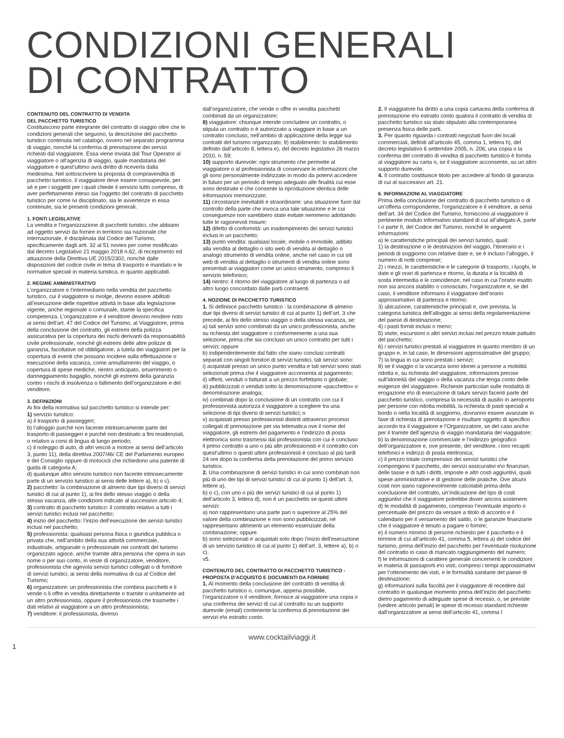CONDIZIONI GENERALI
DI CONTRATTO
CONTENUTO DEL CONTRATTO DI VENDITA
DEL PACCHETTO TURISTICO
Costituiscono parte integrante del contratto di viaggio oltre che le condizioni generali che seguono, la descrizione del pacchetto turistico contenuta nel catalogo, ovvero nel separato programma di viaggio, nonché la conferma di prenotazione dei servizi richiesti dal viaggiatore. Essa viene inviata dal Tour Operator al viaggiatore o all’agenzia di viaggio, quale mandataria del viaggiatore e quest’ultimo avrà diritto di riceverla dalla medesima. Nel sottoscrivere la proposta di compravendita di pacchetto turistico, il viaggiatore deve essere consapevole, per sé e per i soggetti per i quali chiede il servizio tutto compreso, di aver perfettamente inteso sia l’oggetto del contratto di pacchetto turistico per come ivi disciplinato, sia le avvertenze in essa contenute, sia le presenti condizioni generali.
1. FONTI LEGISLATIVE
La vendita e l’organizzazione di pacchetti turistici, che abbiano ad oggetto servizi da fornire in territorio sia nazionale che internazionale, è disciplinata dal Codice del Turismo, specificamente dagli artt. 32 al 51 novies per come modificato dal decreto Legislativo 21 maggio 2018 n.62, di recepimento ed attuazione della Direttiva UE 2015/2302, nonché dalle disposizioni del codice civile in tema di trasporto e mandato e le normative speciali in materia turistica, in quanto applicabili.
2. REGIME AMMINISTRATIVO
L’organizzatore e l’intermediario nella vendita del pacchetto turistico, cui il viaggiatore si rivolge, devono essere abilitati all’esecuzione delle rispettive attività in base alla legislazione vigente, anche regionale o comunale, stante la specifica competenza. L’organizzatore e il venditore devono rendere noto ai sensi dell’art. 47 del Codice del Turismo, al Viaggiatore, prima della conclusione del contratto, gli estremi della polizza assicurativa per la copertura dei rischi derivanti da responsabilità civile professionale, nonché gli estremi delle altre polizze di garanzia, facoltative od obbligatorie, a tutela dei viaggiatori per la copertura di eventi che possano incidere sulla effettuazione o esecuzione della vacanza, come annullamento del viaggio, o copertura di spese mediche, rientro anticipato, smarrimento o danneggiamento bagaglio, nonché gli estremi della garanzia contro i rischi di insolvenza o fallimento dell’organizzatore e del venditore.
3. DEFINIZIONI
Ai fini della normativa sul pacchetto turistico si intende per:
1) servizio turistico:
a) il trasporto di passeggeri;
b) l’alloggio purché non facente intrinsecamente parte del trasporto di passeggeri e purché non destinato a fini residenziali, o relativo a corsi di lingua di lungo periodo;
c) il noleggio di auto, di altri veicoli a motore ai sensi dell’articolo 3, punto 11), della direttiva 2007/46/ CE del Parlamento europeo e del Consiglio oppure di motocicli che richiedono una patente di guida di categoria A;
d) qualunque altro servizio turistico non facente intrinsecamente parte di un servizio turistico ai sensi delle lettere a), b) o c).
2) pacchetto: la combinazione di almeno due tipi diversi di servizi turistici di cui al punto 1), ai fini dello stesso viaggio o della stessa vacanza, alle condizioni indicate al successivo articolo 4;
3) contratto di pacchetto turistico: il contratto relativo a tutti i servizi turistici inclusi nel pacchetto;
4) inizio del pacchetto: l’inizio dell’esecuzione dei servizi turistici inclusi nel pacchetto;
5) professionista: qualsiasi persona fisica o giuridica pubblica o privata che, nell’ambito della sua attività commerciale, industriale, artigianale o professionale nei contratti del turismo organizzato agisce, anche tramite altra persona che opera in suo nome o per suo conto, in veste di organizzatore, venditore, professionista che agevola servizi turistici collegati o di fornitore di servizi turistici, ai sensi della normativa di cui al Codice del Turismo;
6) organizzatore: un professionista che combina pacchetti e li vende o li offre in vendita direttamente o tramite o unitamente ad un altro professionista, oppure il professionista che trasmette i dati relativi al viaggiatore a un altro professionista;
7) venditore: il professionista, diverso
dall’organizzatore, che vende o offre in vendita pacchetti combinati da un organizzatore;
8) viaggiatore: chiunque intende concludere un contratto, o stipula un contratto o è autorizzato a viaggiare in base a un contratto concluso, nell’ambito di applicazione della legge sui contratti del turismo organizzato; 9) stabilimento: lo stabilimento definito dall’articolo 8, lettera e), del decreto legislativo 26 marzo 2010, n. 59;
10) supporto durevole: ogni strumento che permette al viaggiatore o al professionista di conservare le informazioni che gli sono personalmente indirizzate in modo da potervi accedere in futuro per un periodo di tempo adeguato alle finalità cui esse sono destinate e che consente la riproduzione identica delle informazioni memorizzate;
11) circostanze inevitabili e straordinarie: una situazione fuori dal controllo della parte che invoca una tale situazione e le cui conseguenze non sarebbero state evitate nemmeno adottando tutte le ragionevoli misure;
12) difetto di conformità: un inadempimento dei servizi turistici inclusi in un pacchetto;
13) punto vendita: qualsiasi locale, mobile o immobile, adibito alla vendita al dettaglio o sito web di vendita al dettaglio o analogo strumento di vendita online, anche nel caso in cui siti web di vendita al dettaglio o strumenti di vendita online sono presentati ai viaggiatori come un unico strumento, compreso il servizio telefonico;
14) rientro: il ritorno del viaggiatore al luogo di partenza o ad altro luogo concordato dalle parti contraenti.
4. NOZIONE DI PACCHETTO TURISTICO
1. Si definisce pacchetto turistico : la combinazione di almeno due tipi diversi di servizi turistici di cui al punto 1) dell’art. 3 che precede, ai fini dello stesso viaggio o della stessa vacanza, se:
a) tali servizi sono combinati da un unico professionista, anche su richiesta del viaggiatore o conformemente a una sua selezione, prima che sia concluso un unico contratto per tutti i servizi; oppure
b) indipendentemente dal fatto che siano conclusi contratti separati con singoli fornitori di servizi turistici, tali servizi sono:
i) acquistati presso un unico punto vendita e tali servizi sono stati selezionati prima che il viaggiatore acconsenta al pagamento;
ii) offerti, venduti o fatturati a un prezzo forfettario o globale;
iii) pubblicizzati o venduti sotto la denominazione «pacchetto» o denominazione analoga;
iv) combinati dopo la conclusione di un contratto con cui il professionista autorizza il viaggiatore a scegliere tra una selezione di tipi diversi di servizi turistici; o
v) acquistati presso professionisti distinti attraverso processi collegati di prenotazione per via telematica ove il nome del viaggiatore, gli estremi del pagamento e l’indirizzo di posta elettronica sono trasmessi dal professionista con cui è concluso il primo contratto a uno o più altri professionisti e il contratto con quest’ultimo o questi ultimi professionisti è concluso al più tardi 24 ore dopo la conferma della prenotazione del primo servizio turistico.
2. Una combinazione di servizi turistici in cui sono combinati non più di uno dei tipi di servizi turistici di cui al punto 1) dell’art. 3, lettere a),
b) o c), con uno o più dei servizi turistici di cui al punto 1) dell’articolo 3, lettera d), non è un pacchetto se questi ultimi servizi:
a) non rappresentano una parte pari o superiore al 25% del valore della combinazione e non sono pubblicizzati, né rappresentano altrimenti un elemento essenziale della combinazione; oppure
b) sono selezionati e acquistati solo dopo l’inizio dell’esecuzione di un servizio turistico di cui al punto 1) dell’art. 3, lettere a), b) o c).
v5.
CONTENUTO DEL CONTRATTO DI PACCHETTO TURISTICO - PROPOSTA D’ACQUISTO E DOCUMENTI DA FORNIRE
1. Al momento della conclusione del contratto di vendita di pacchetto turistico o, comunque, appena possibile, l’organizzatore o il venditore, fornisce al viaggiatore una copia o una conferma dei servizi di cui al contratto su un supporto durevole (email) contenente la conferma di prenotazione dei servizi e\o estratto conto.
2. Il viaggiatore ha diritto a una copia cartacea della conferma di prenotazione e\o estratto conto qualora il contratto di vendita di pacchetto turistico sia stato stipulato alla contemporanea presenza fisica delle parti.
3. Per quanto riguarda i contratti negoziati fuori dei locali commerciali, definiti all’articolo 45, comma 1, lettera h), del decreto legislativo 6 settembre 2005, n. 206, una copia o la conferma del contratto di vendita di pacchetto turistico è fornita al viaggiatore su carta o, se il viaggiatore acconsente, su un altro supporto durevole.
4. Il contratto costituisce titolo per accedere al fondo di garanzia di cui al successivo art. 21.
6. INFORMAZIONI AL VIAGGIATORE
Prima della conclusione del contratto di pacchetto turistico o di un’offerta corrispondente, l’organizzatore e il venditore, ai sensi dell’art. 34 del Codice del Turismo, forniscono al viaggiatore il pertinente modulo informativo standard di cui all’allegato A, parte I o parte II, del Codice del Turismo, nonché le seguenti informazioni:
a) le caratteristiche principali dei servizi turistici, quali:
1) la destinazione o le destinazioni del viaggio, l’itinerario e i periodi di soggiorno con relative date e, se è incluso l’alloggio, il numero di notti comprese;
2) i mezzi, le caratteristiche e le categorie di trasporto, i luoghi, le date e gli orari di partenza e ritorno, la durata e la località di sosta intermedia e le coincidenze; nel caso in cui l’orario esatto non sia ancora stabilito o conosciuto, l’organizzatore e, se del caso, il venditore informano il viaggiatore dell’orario approssimativo di partenza e ritorno;
3) ubicazione, caratteristiche principali e, ove prevista, la categoria turistica dell’alloggio ai sensi della regolamentazione del paese di destinazione;
4) i pasti forniti inclusi o meno;
5) visite, escursioni o altri servizi inclusi nel prezzo totale pattuito del pacchetto;
6) i servizi turistici prestati al viaggiatore in quanto membro di un gruppo e, in tal caso, le dimensioni approssimative del gruppo;
7) la lingua in cui sono prestati i servizi;
8) se il viaggio o la vacanza sono idonei a persone a mobilità ridotta e, su richiesta del viaggiatore, informazioni precise sull’idoneità del viaggio o della vacanza che tenga conto delle esigenze del viaggiatore. Richieste particolari sulle modalità di erogazione e\o di esecuzione di taluni servizi facenti parte del pacchetto turistico, compresa la necessità di ausilio in aeroporto per persone con ridotta mobilità, la richiesta di pasti speciali a bordo o nella località di soggiorno, dovranno essere avanzate in fase di richiesta di prenotazione e risultare oggetto di specifico accordo tra il viaggiatore e l’Organizzatore, se del caso anche per il tramite dell’agenzia di viaggio mandataria del viaggiatore;
b) la denominazione commerciale e l’indirizzo geografico dell’organizzatore e, ove presente, del venditore, i loro recapiti telefonici e indirizzi di posta elettronica;
c) il prezzo totale comprensivo dei servizi turistici che compongono il pacchetto, dei servizi assicurativi e\o finanziari, delle tasse e di tutti i diritti, imposte e altri costi aggiuntivi, quali spese amministrative e di gestione delle pratiche. Ove alcuni costi non siano ragionevolmente calcolabili prima della conclusione del contratto, un’indicazione del tipo di costi aggiuntivi che il viaggiatore potrebbe dover ancora sostenere.
d) le modalità di pagamento, compreso l’eventuale importo o percentuale del prezzo da versare a titolo di acconto e il calendario per il versamento del saldo, o le garanzie finanziarie che il viaggiatore è tenuto a pagare o fornire;
e) il numero minimo di persone richiesto per il pacchetto e il termine di cui all’articolo 41, comma 5, lettera a) del codice del turismo, prima dell’inizio del pacchetto per l’eventuale risoluzione del contratto in caso di mancato raggiungimento del numero;
f) le informazioni di carattere generale concernenti le condizioni in materia di passaporti e\o visti, compresi i tempi approssimativi per l’ottenimento dei visti, e le formalità sanitarie del paese di destinazione;
g) informazioni sulla facoltà per il viaggiatore di recedere dal contratto in qualunque momento prima dell’inizio del pacchetto dietro pagamento di adeguate spese di recesso, o, se previste (vedere articolo penali) le spese di recesso standard richieste dall’organizzatore ai sensi dell’articolo 41, comma l
www.cocktailviaggi.it
1